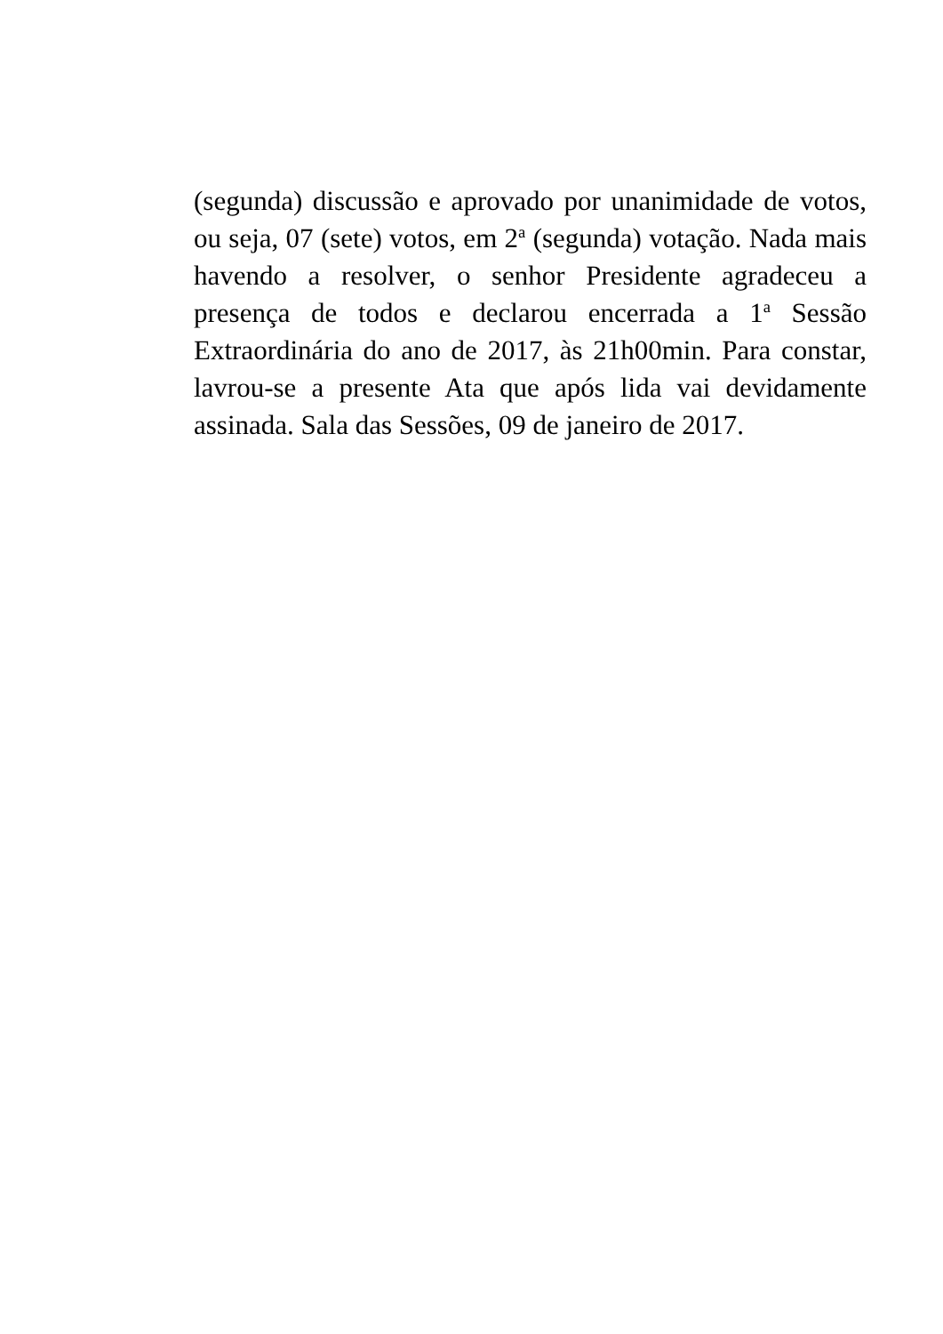(segunda) discussão e aprovado por unanimidade de votos, ou seja, 07 (sete) votos, em 2<sup>a</sup> (segunda) votação. Nada mais havendo a resolver, o senhor Presidente agradeceu a presença de todos e declarou encerrada a 1<sup>a</sup> Sessão Extraordinária do ano de 2017, às 21h00min. Para constar, lavrou-se a presente Ata que após lida vai devidamente assinada. Sala das Sessões, 09 de janeiro de 2017.